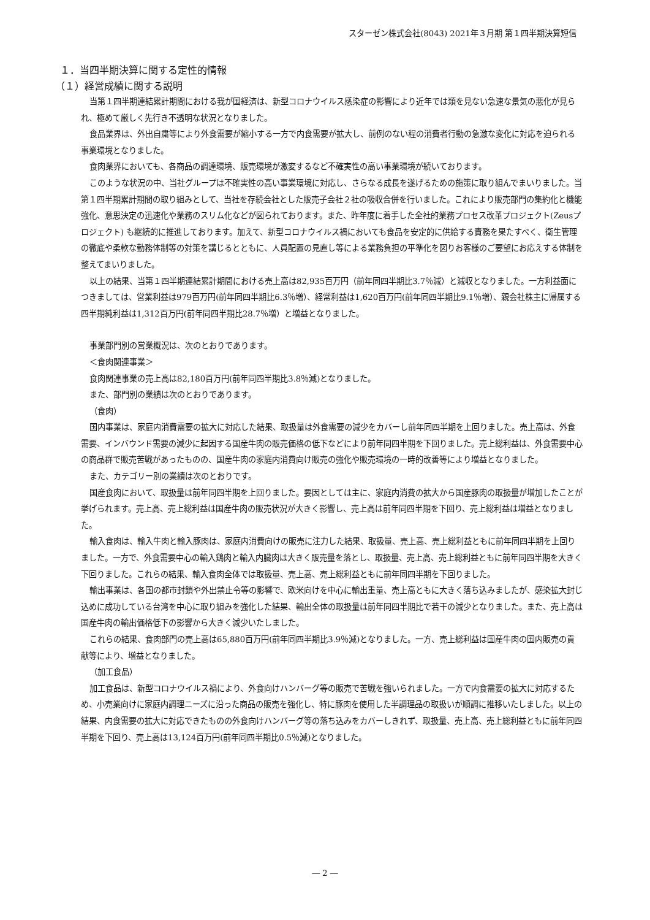スターゼン株式会社(8043) 2021年３月期 第１四半期決算短信
１．当四半期決算に関する定性的情報
（１）経営成績に関する説明
当第１四半期連結累計期間における我が国経済は、新型コロナウイルス感染症の影響により近年では類を見ない急速な景気の悪化が見られ、極めて厳しく先行き不透明な状況となりました。
食品業界は、外出自粛等により外食需要が縮小する一方で内食需要が拡大し、前例のない程の消費者行動の急激な変化に対応を迫られる事業環境となりました。
食肉業界においても、各商品の調達環境、販売環境が激変するなど不確実性の高い事業環境が続いております。
このような状況の中、当社グループは不確実性の高い事業環境に対応し、さらなる成長を遂げるための施策に取り組んでまいりました。当第１四半期累計期間の取り組みとして、当社を存続会社とした販売子会社２社の吸収合併を行いました。これにより販売部門の集約化と機能強化、意思決定の迅速化や業務のスリム化などが図られております。また、昨年度に着手した全社的業務プロセス改革プロジェクト(Zeusプロジェクト) も継続的に推進しております。加えて、新型コロナウイルス禍においても食品を安定的に供給する責務を果たすべく、衛生管理の徹底や柔軟な勤務体制等の対策を講じるとともに、人員配置の見直し等による業務負担の平準化を図りお客様のご要望にお応えする体制を整えてまいりました。
以上の結果、当第１四半期連結累計期間における売上高は82,935百万円（前年同四半期比3.7％減）と減収となりました。一方利益面につきましては、営業利益は979百万円(前年同四半期比6.3％増）、経常利益は1,620百万円(前年同四半期比9.1％増）、親会社株主に帰属する四半期純利益は1,312百万円(前年同四半期比28.7％増）と増益となりました。
事業部門別の営業概況は、次のとおりであります。
＜食肉関連事業＞
食肉関連事業の売上高は82,180百万円(前年同四半期比3.8％減)となりました。
また、部門別の業績は次のとおりであります。
（食肉）
国内事業は、家庭内消費需要の拡大に対応した結果、取扱量は外食需要の減少をカバーし前年同四半期を上回りました。売上高は、外食需要、インバウンド需要の減少に起因する国産牛肉の販売価格の低下などにより前年同四半期を下回りました。売上総利益は、外食需要中心の商品群で販売苦戦があったものの、国産牛肉の家庭内消費向け販売の強化や販売環境の一時的改善等により増益となりました。
また、カテゴリー別の業績は次のとおりです。
国産食肉において、取扱量は前年同四半期を上回りました。要因としては主に、家庭内消費の拡大から国産豚肉の取扱量が増加したことが挙げられます。売上高、売上総利益は国産牛肉の販売状況が大きく影響し、売上高は前年同四半期を下回り、売上総利益は増益となりました。
輸入食肉は、輸入牛肉と輸入豚肉は、家庭内消費向けの販売に注力した結果、取扱量、売上高、売上総利益ともに前年同四半期を上回りました。一方で、外食需要中心の輸入鶏肉と輸入内臓肉は大きく販売量を落とし、取扱量、売上高、売上総利益ともに前年同四半期を大きく下回りました。これらの結果、輸入食肉全体では取扱量、売上高、売上総利益ともに前年同四半期を下回りました。
輸出事業は、各国の都市封鎖や外出禁止令等の影響で、欧米向けを中心に輸出重量、売上高ともに大きく落ち込みましたが、感染拡大封じ込めに成功している台湾を中心に取り組みを強化した結果、輸出全体の取扱量は前年同四半期比で若干の減少となりました。また、売上高は国産牛肉の輸出価格低下の影響から大きく減少いたしました。
これらの結果、食肉部門の売上高は65,880百万円(前年同四半期比3.9％減)となりました。一方、売上総利益は国産牛肉の国内販売の貢献等により、増益となりました。
（加工食品）
加工食品は、新型コロナウイルス禍により、外食向けハンバーグ等の販売で苦戦を強いられました。一方で内食需要の拡大に対応するため、小売業向けに家庭内調理ニーズに沿った商品の販売を強化し、特に豚肉を使用した半調理品の取扱いが順調に推移いたしました。以上の結果、内食需要の拡大に対応できたものの外食向けハンバーグ等の落ち込みをカバーしきれず、取扱量、売上高、売上総利益ともに前年同四半期を下回り、売上高は13,124百万円(前年同四半期比0.5％減)となりました。
― 2 ―